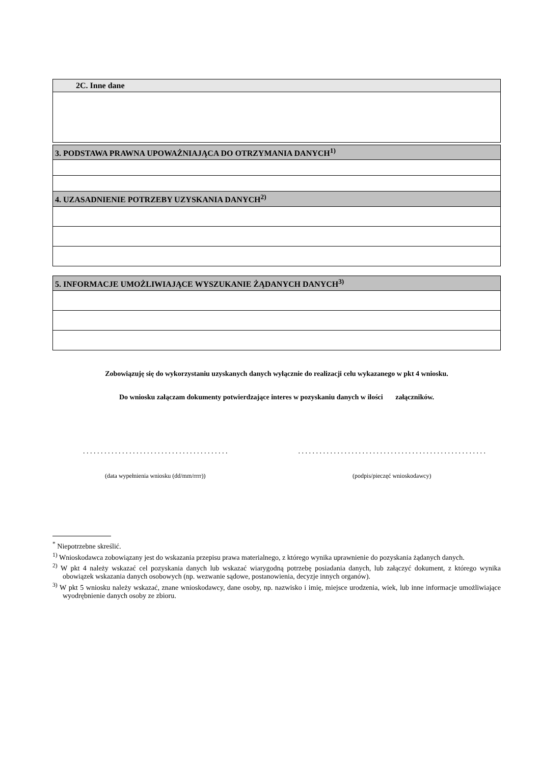| 2C. Inne dane |
| --- |
| 3. PODSTAWA PRAWNA UPOWAŻNIAJĄCA DO OTRZYMANIA DANYCH<sup>1)</sup> |
| --- |
| 4. UZASADNIENIE POTRZEBY UZYSKANIA DANYCH<sup>2)</sup> |
| 5. INFORMACJE UMOŻLIWIAJĄCE WYSZUKANIE ŻĄDANYCH DANYCH<sup>3)</sup> |
| --- |
Zobowiązuję się do wykorzystaniu uzyskanych danych wyłącznie do realizacji celu wykazanego w pkt 4 wniosku.
Do wniosku załączam dokumenty potwierdzające interes w pozyskaniu danych w ilości załączników.
. . . . . . . . . . . . . . . . . . . . . . . . . . . . . . . . . . . . . . . . .
(data wypełnienia wniosku (dd/mm/rrrr))
. . . . . . . . . . . . . . . . . . . . . . . . . . . . . . . . . . . . . . . . . . . . . . . . . . . . .
(podpis/pieczęć wnioskodawcy)
<sup>*</sup> Niepotrzebne skreślić.
<sup>1)</sup> Wnioskodawca zobowiązany jest do wskazania przepisu prawa materialnego, z którego wynika uprawnienie do pozyskania żądanych danych.
<sup>2)</sup> W pkt 4 należy wskazać cel pozyskania danych lub wskazać wiarygodną potrzebę posiadania danych, lub załączyć dokument, z którego wynika obowiązek wskazania danych osobowych (np. wezwanie sądowe, postanowienia, decyzje innych organów).
<sup>3)</sup> W pkt 5 wniosku należy wskazać, znane wnioskodawcy, dane osoby, np. nazwisko i imię, miejsce urodzenia, wiek, lub inne informacje umożliwiające wyodrębnienie danych osoby ze zbioru.